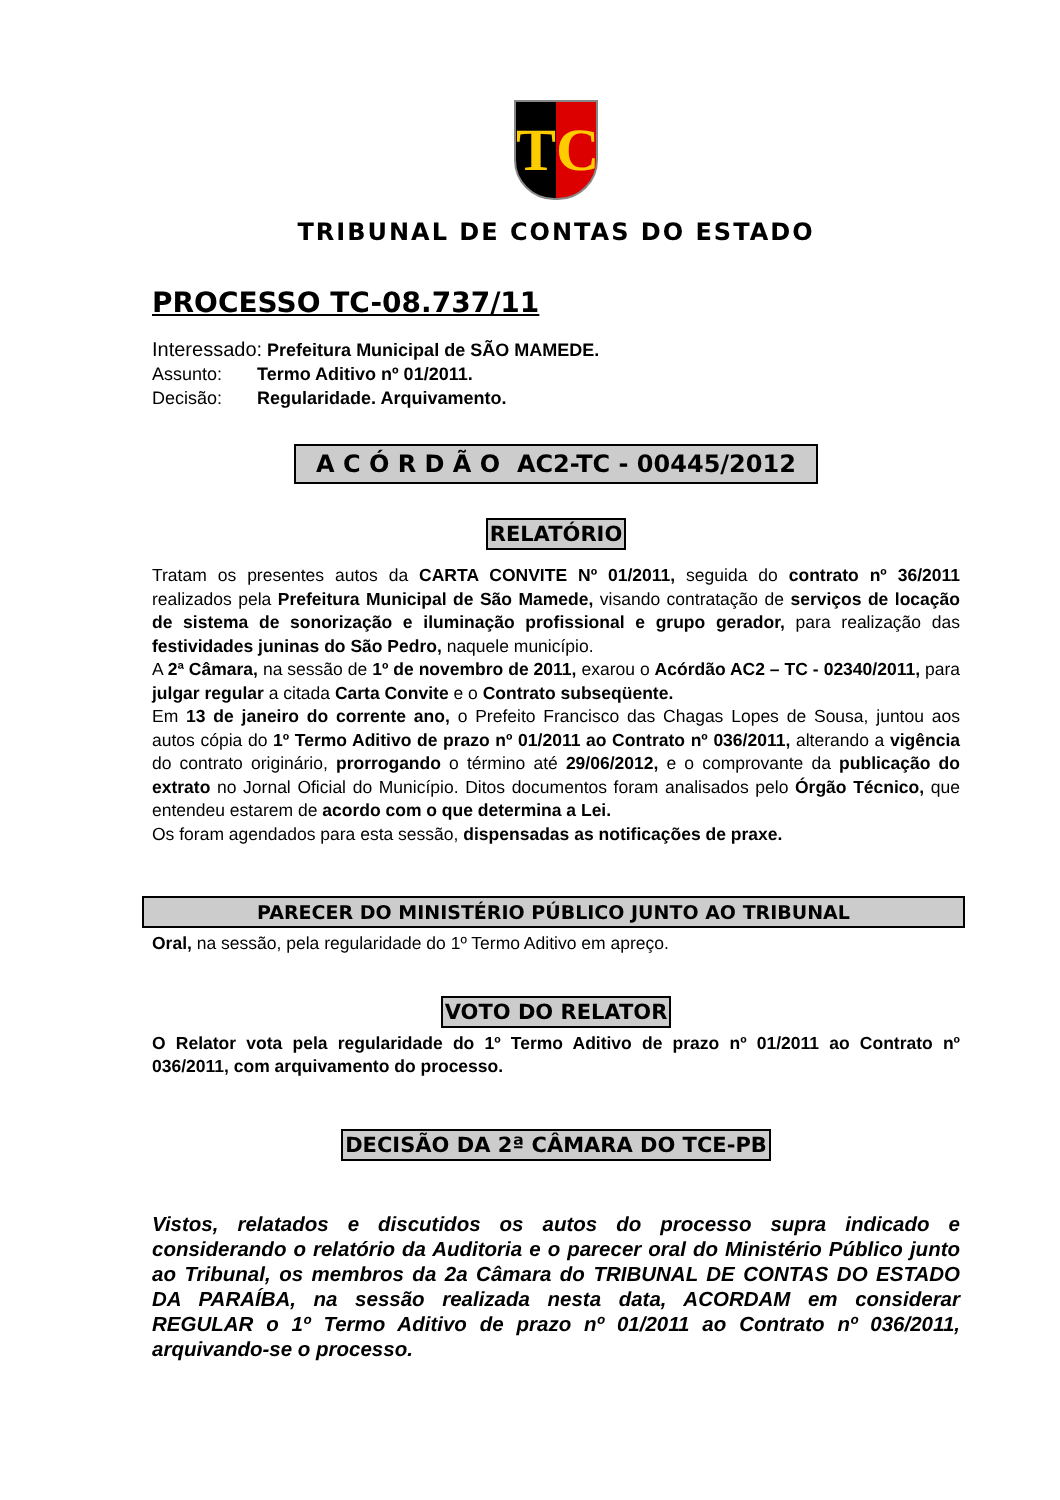TC
TRIBUNAL DE CONTAS DO ESTADO
PROCESSO TC-08.737/11
Interessado: Prefeitura Municipal de SÃO MAMEDE.
Assunto: Termo Aditivo nº 01/2011.
Decisão: Regularidade. Arquivamento.
A C Ó R D Ã O AC2-TC - 00445/2012
RELATÓRIO
Tratam os presentes autos da CARTA CONVITE Nº 01/2011, seguida do contrato nº 36/2011 realizados pela Prefeitura Municipal de São Mamede, visando contratação de serviços de locação de sistema de sonorização e iluminação profissional e grupo gerador, para realização das festividades juninas do São Pedro, naquele município.
A 2ª Câmara, na sessão de 1º de novembro de 2011, exarou o Acórdão AC2 – TC - 02340/2011, para julgar regular a citada Carta Convite e o Contrato subseqüente.
Em 13 de janeiro do corrente ano, o Prefeito Francisco das Chagas Lopes de Sousa, juntou aos autos cópia do 1º Termo Aditivo de prazo nº 01/2011 ao Contrato nº 036/2011, alterando a vigência do contrato originário, prorrogando o término até 29/06/2012, e o comprovante da publicação do extrato no Jornal Oficial do Município. Ditos documentos foram analisados pelo Órgão Técnico, que entendeu estarem de acordo com o que determina a Lei.
Os foram agendados para esta sessão, dispensadas as notificações de praxe.
PARECER DO MINISTÉRIO PÚBLICO JUNTO AO TRIBUNAL
Oral, na sessão, pela regularidade do 1º Termo Aditivo em apreço.
VOTO DO RELATOR
O Relator vota pela regularidade do 1º Termo Aditivo de prazo nº 01/2011 ao Contrato nº 036/2011, com arquivamento do processo.
DECISÃO DA 2ª CÂMARA DO TCE-PB
Vistos, relatados e discutidos os autos do processo supra indicado e considerando o relatório da Auditoria e o parecer oral do Ministério Público junto ao Tribunal, os membros da 2a Câmara do TRIBUNAL DE CONTAS DO ESTADO DA PARAÍBA, na sessão realizada nesta data, ACORDAM em considerar REGULAR o 1º Termo Aditivo de prazo nº 01/2011 ao Contrato nº 036/2011, arquivando-se o processo.